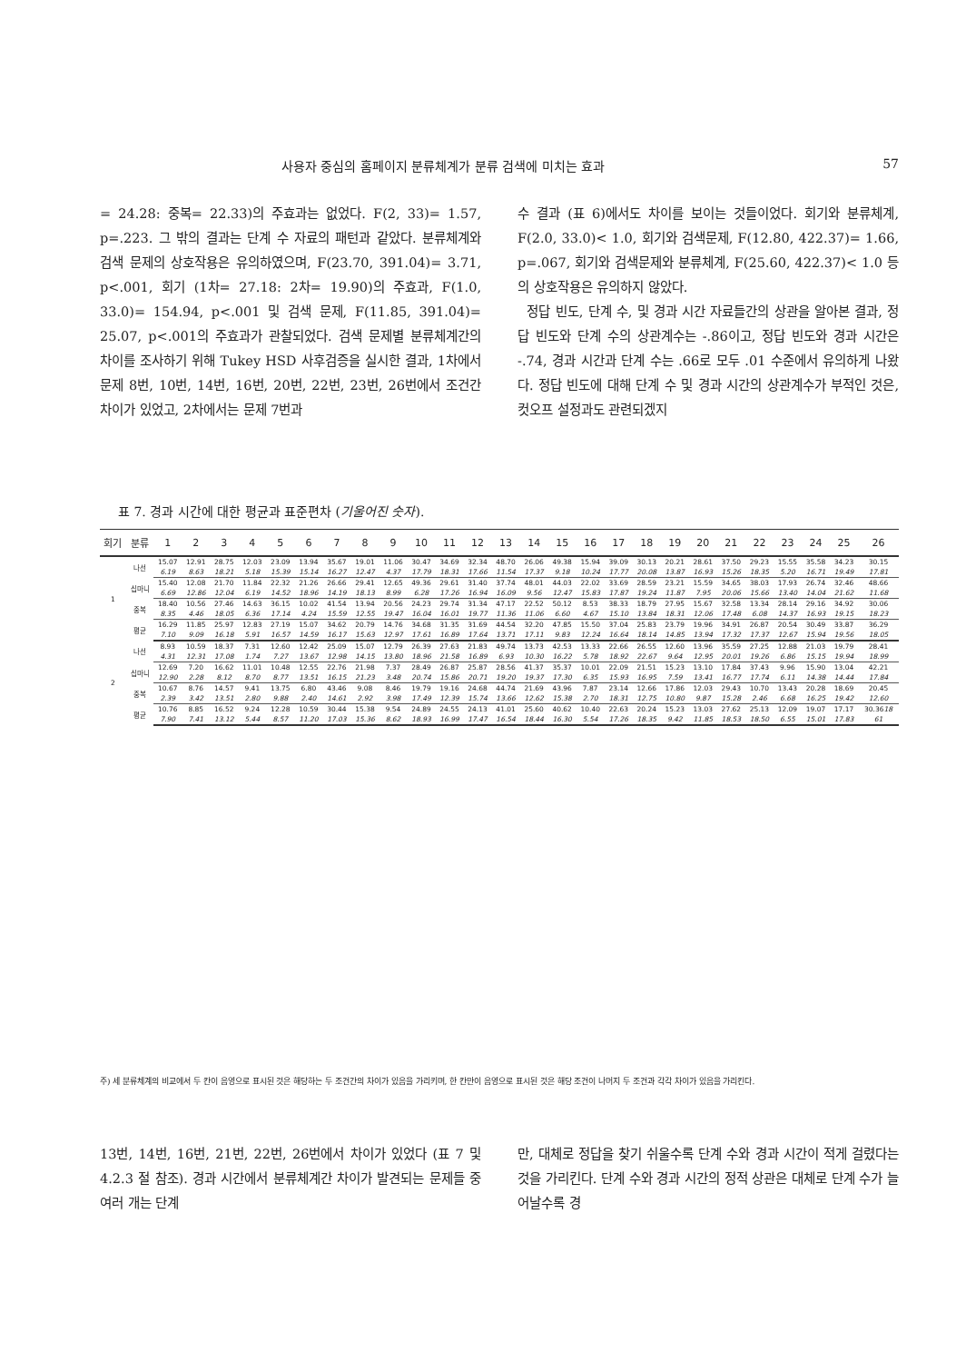사용자 중심의 홈페이지 분류체계가 분류 검색에 미치는 효과 57
= 24.28: 중복= 22.33)의 주효과는 없었다. F(2, 33)= 1.57, p=.223. 그 밖의 결과는 단계 수 자료의 패턴과 같았다. 분류체계와 검색 문제의 상호작용은 유의하였으며, F(23.70, 391.04)= 3.71, p<.001, 회기 (1차= 27.18: 2차= 19.90)의 주효과, F(1.0, 33.0)= 154.94, p<.001 및 검색 문제, F(11.85, 391.04)= 25.07, p<.001의 주효과가 관찰되었다. 검색 문제별 분류체계간의 차이를 조사하기 위해 Tukey HSD 사후검증을 실시한 결과, 1차에서 문제 8번, 10번, 14번, 16번, 20번, 22번, 23번, 26번에서 조건간 차이가 있었고, 2차에서는 문제 7번과
수 결과 (표 6)에서도 차이를 보이는 것들이었다. 회기와 분류체계, F(2.0, 33.0)< 1.0, 회기와 검색문제, F(12.80, 422.37)= 1.66, p=.067, 회기와 검색문제와 분류체계, F(25.60, 422.37)< 1.0 등의 상호작용은 유의하지 않았다.
정답 빈도, 단계 수, 및 경과 시간 자료들간의 상관을 알아본 결과, 정답 빈도와 단계 수의 상관계수는 -.86이고, 정답 빈도와 경과 시간은 -.74, 경과 시간과 단계 수는 .66로 모두 .01 수준에서 유의하게 나왔다. 정답 빈도에 대해 단계 수 및 경과 시간의 상관계수가 부적인 것은, 컷오프 설정과도 관련되겠지
표 7. 경과 시간에 대한 평균과 표준편차 (기울어진 숫자).
| 회기 | 분류 | 1 | 2 | 3 | 4 | 5 | 6 | 7 | 8 | 9 | 10 | 11 | 12 | 13 | 14 | 15 | 16 | 17 | 18 | 19 | 20 | 21 | 22 | 23 | 24 | 25 | 26 |
| --- | --- | --- | --- | --- | --- | --- | --- | --- | --- | --- | --- | --- | --- | --- | --- | --- | --- | --- | --- | --- | --- | --- | --- | --- | --- | --- | --- |
| 1 | 나선 | 15.07 | 12.91 | 28.75 | 12.03 | 23.09 | 13.94 | 35.67 | 19.01 | 11.06 | 30.47 | 34.69 | 32.34 | 48.70 | 26.06 | 49.38 | 15.94 | 39.09 | 30.13 | 20.21 | 28.61 | 37.50 | 29.23 | 15.55 | 35.58 | 34.23 | 30.15 |
| | | 6.19 | 8.63 | 18.21 | 5.18 | 15.39 | 15.14 | 16.27 | 12.47 | 4.37 | 17.79 | 18.31 | 17.66 | 11.54 | 17.37 | 9.18 | 10.24 | 17.77 | 20.08 | 13.87 | 16.93 | 15.26 | 18.35 | 5.20 | 16.71 | 19.49 | 17.81 |
| | 십마니 | 15.40 | 12.08 | 21.70 | 11.84 | 22.32 | 21.26 | 26.66 | 29.41 | 12.65 | 49.36 | 29.61 | 31.40 | 37.74 | 48.01 | 44.03 | 22.02 | 33.69 | 28.59 | 23.21 | 15.59 | 34.65 | 38.03 | 17.93 | 26.74 | 32.46 | 48.66 |
| | | 6.69 | 12.86 | 12.04 | 6.19 | 14.52 | 18.96 | 14.19 | 18.13 | 8.99 | 6.28 | 17.26 | 16.94 | 16.09 | 9.56 | 12.47 | 15.83 | 17.87 | 19.24 | 11.87 | 7.95 | 20.06 | 15.66 | 13.40 | 14.04 | 21.62 | 11.68 |
| | 중복 | 18.40 | 10.56 | 27.46 | 14.63 | 36.15 | 10.02 | 41.54 | 13.94 | 20.56 | 24.23 | 29.74 | 31.34 | 47.17 | 22.52 | 50.12 | 8.53 | 38.33 | 18.79 | 27.95 | 15.67 | 32.58 | 13.34 | 28.14 | 29.16 | 34.92 | 30.06 |
| | | 8.35 | 4.46 | 18.05 | 6.36 | 17.14 | 4.24 | 15.59 | 12.55 | 19.47 | 16.04 | 16.01 | 19.77 | 11.36 | 11.06 | 6.60 | 4.67 | 15.10 | 13.84 | 18.31 | 12.06 | 17.48 | 6.08 | 14.37 | 16.93 | 19.15 | 18.23 |
| | 평균 | 16.29 | 11.85 | 25.97 | 12.83 | 27.19 | 15.07 | 34.62 | 20.79 | 14.76 | 34.68 | 31.35 | 31.69 | 44.54 | 32.20 | 47.85 | 15.50 | 37.04 | 25.83 | 23.79 | 19.96 | 34.91 | 26.87 | 20.54 | 30.49 | 33.87 | 36.29 |
| | | 7.10 | 9.09 | 16.18 | 5.91 | 16.57 | 14.59 | 16.17 | 15.63 | 12.97 | 17.61 | 16.89 | 17.64 | 13.71 | 17.11 | 9.83 | 12.24 | 16.64 | 18.14 | 14.85 | 13.94 | 17.32 | 17.37 | 12.67 | 15.94 | 19.56 | 18.05 |
| 2 | 나선 | 8.93 | 10.59 | 18.37 | 7.31 | 12.60 | 12.42 | 25.09 | 15.07 | 12.79 | 26.39 | 27.63 | 21.83 | 49.74 | 13.73 | 42.53 | 13.33 | 22.66 | 26.55 | 12.60 | 13.96 | 35.59 | 27.25 | 12.88 | 21.03 | 19.79 | 28.41 |
| | | 4.31 | 12.31 | 17.08 | 1.74 | 7.27 | 13.67 | 12.98 | 14.15 | 13.80 | 18.96 | 21.58 | 16.89 | 6.93 | 10.30 | 16.22 | 5.78 | 18.92 | 22.67 | 9.64 | 12.95 | 20.01 | 19.26 | 6.86 | 15.15 | 19.94 | 18.99 |
| | 십마니 | 12.69 | 7.20 | 16.62 | 11.01 | 10.48 | 12.55 | 22.76 | 21.98 | 7.37 | 28.49 | 26.87 | 25.87 | 28.56 | 41.37 | 35.37 | 10.01 | 22.09 | 21.51 | 15.23 | 13.10 | 17.84 | 37.43 | 9.96 | 15.90 | 13.04 | 42.21 |
| | | 12.90 | 2.28 | 8.12 | 8.70 | 8.77 | 13.51 | 16.15 | 21.23 | 3.48 | 20.74 | 15.86 | 20.71 | 19.20 | 19.37 | 17.30 | 6.35 | 15.93 | 16.95 | 7.59 | 13.41 | 16.77 | 17.74 | 6.11 | 14.38 | 14.44 | 17.84 |
| | 중복 | 10.67 | 8.76 | 14.57 | 9.41 | 13.75 | 6.80 | 43.46 | 9.08 | 8.46 | 19.79 | 19.16 | 24.68 | 44.74 | 21.69 | 43.96 | 7.87 | 23.14 | 12.66 | 17.86 | 12.03 | 29.43 | 10.70 | 13.43 | 20.28 | 18.69 | 20.45 |
| | | 2.39 | 3.42 | 13.51 | 2.80 | 9.88 | 2.40 | 14.61 | 2.92 | 3.98 | 17.49 | 12.39 | 15.74 | 13.66 | 12.62 | 15.38 | 2.70 | 18.31 | 12.75 | 10.80 | 9.87 | 15.28 | 2.46 | 6.68 | 16.25 | 19.42 | 12.60 |
| | 평균 | 10.76 | 8.85 | 16.52 | 9.24 | 12.28 | 10.59 | 30.44 | 15.38 | 9.54 | 24.89 | 24.55 | 24.13 | 41.01 | 25.60 | 40.62 | 10.40 | 22.63 | 20.24 | 15.23 | 13.03 | 27.62 | 25.13 | 12.09 | 19.07 | 17.17 | 30.36 18 |
| | | 7.90 | 7.41 | 13.12 | 5.44 | 8.57 | 11.20 | 17.03 | 15.36 | 8.62 | 18.93 | 16.99 | 17.47 | 16.54 | 18.44 | 16.30 | 5.54 | 17.26 | 18.35 | 9.42 | 11.85 | 18.53 | 18.50 | 6.55 | 15.01 | 17.83 | 61 |
주) 세 분류체계의 비교에서 두 칸이 음영으로 표시된 것은 해당하는 두 조건간의 차이가 있음을 가리키며, 한 칸만이 음영으로 표시된 것은 해당 조건이 나머지 두 조건과 각각 차이가 있음을 가리킨다.
13번, 14번, 16번, 21번, 22번, 26번에서 차이가 있었다 (표 7 및 4.2.3 절 참조). 경과 시간에서 분류체계간 차이가 발견되는 문제들 중 여러 개는 단계
만, 대체로 정답을 찾기 쉬울수록 단계 수와 경과 시간이 적게 걸렸다는 것을 가리킨다. 단계 수와 경과 시간의 정적 상관은 대체로 단계 수가 늘어날수록 경